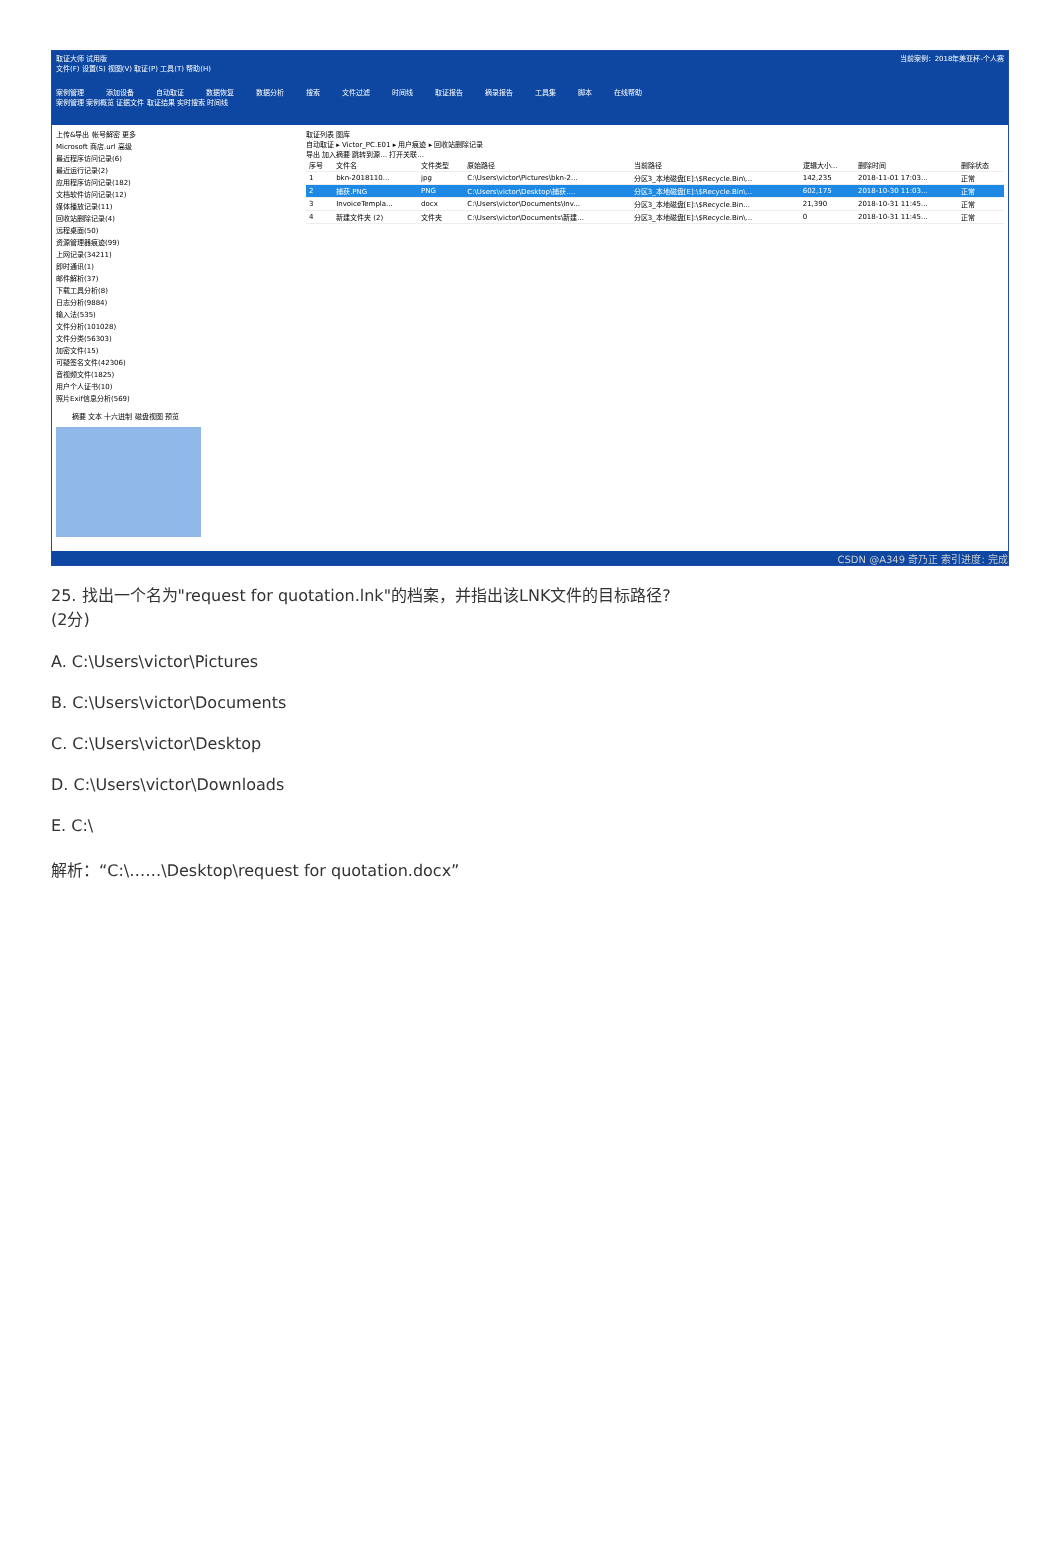取证大师 试用版 当前案例：2018年美亚杯-个人赛
文件(F) 设置(S) 视图(V) 取证(P) 工具(T) 帮助(H)
案例管理 添加设备 自动取证 数据恢复 数据分析 搜索 文件过滤 时间线 取证报告 摘录报告 工具集 脚本 在线帮助
案例管理 案例概览 证据文件 取证结果 实时搜索 时间线
上传&导出 帐号解密 更多
Microsoft 商店.url 高级
最近程序访问记录(6)
最近运行记录(2)
应用程序访问记录(182)
文档软件访问记录(12)
媒体播放记录(11)
回收站删除记录(4)
远程桌面(50)
资源管理器痕迹(99)
上网记录(34211)
即时通讯(1)
邮件解析(37)
下载工具分析(8)
日志分析(9884)
输入法(535)
文件分析(101028)
文件分类(56303)
加密文件(15)
可疑签名文件(42306)
音视频文件(1825)
用户个人证书(10)
照片Exif信息分析(569)
取证列表 图库
自动取证 ▸ Victor_PC.E01 ▸ 用户痕迹 ▸ 回收站删除记录
导出 加入摘要 跳转到源... 打开关联...
| 序号 | 文件名 | 文件类型 | 原始路径 | 当前路径 | 逻辑大小... | 删除时间 | 删除状态 |
| --- | --- | --- | --- | --- | --- | --- | --- |
| 1 | bkn-2018110... | jpg | C:\Users\victor\Pictures\bkn-2... | 分区3_本地磁盘[E]:\$Recycle.Bin\... | 142,235 | 2018-11-01 17:03... | 正常 |
| 2 | 捕获.PNG | PNG | C:\Users\victor\Desktop\捕获.... | 分区3_本地磁盘[E]:\$Recycle.Bin\... | 602,175 | 2018-10-30 11:03... | 正常 |
| 3 | InvoiceTempla... | docx | C:\Users\victor\Documents\Inv... | 分区3_本地磁盘[E]:\$Recycle.Bin... | 21,390 | 2018-10-31 11:45... | 正常 |
| 4 | 新建文件夹 (2) | 文件夹 | C:\Users\victor\Documents\新建... | 分区3_本地磁盘[E]:\$Recycle.Bin\... | 0 | 2018-10-31 11:45... | 正常 |
摘要 文本 十六进制 磁盘视图 预览
CSDN @A349 奇乃正 索引进度: 完成
25. 找出一个名为"request for quotation.lnk"的档案，并指出该LNK文件的目标路径?
(2分)
A. C:\Users\victor\Pictures
B. C:\Users\victor\Documents
C. C:\Users\victor\Desktop
D. C:\Users\victor\Downloads
E. C:\
解析：“C:\……\Desktop\request for quotation.docx”